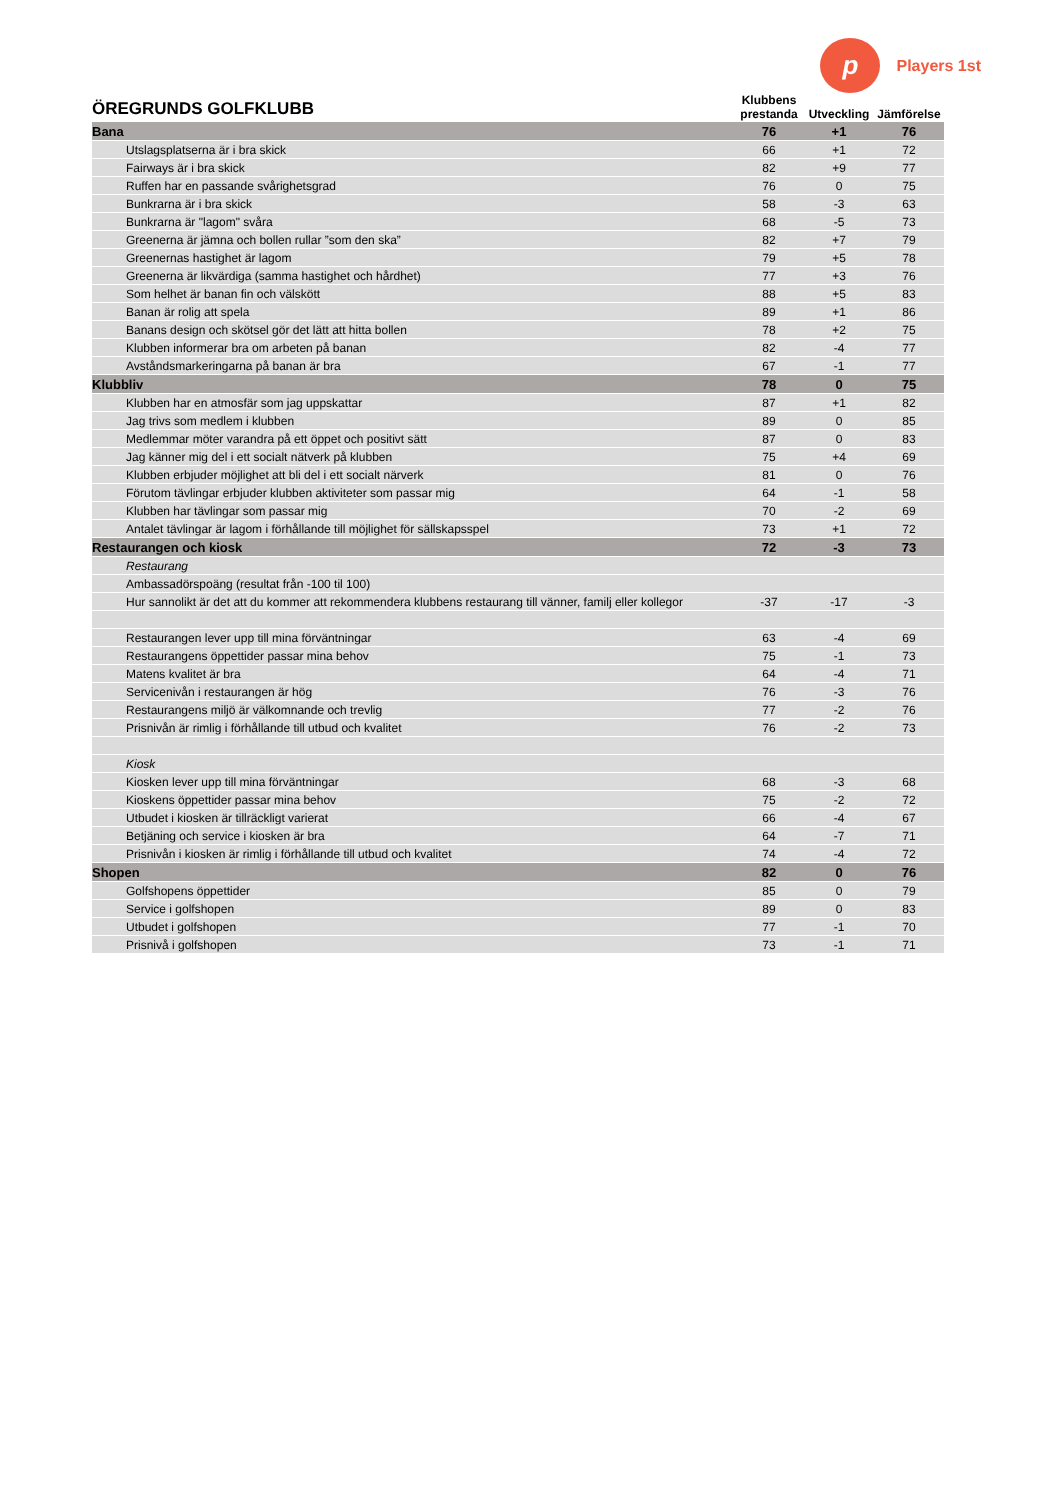p
Players 1st
| ÖREGRUNDS GOLFKLUBB | Klubbens prestanda | Utveckling | Jämförelse |
| --- | --- | --- | --- |
| Bana | 76 | +1 | 76 |
| Utslagsplatserna är i bra skick | 66 | +1 | 72 |
| Fairways är i bra skick | 82 | +9 | 77 |
| Ruffen har en passande svårighetsgrad | 76 | 0 | 75 |
| Bunkrarna är i bra skick | 58 | -3 | 63 |
| Bunkrarna är "lagom" svåra | 68 | -5 | 73 |
| Greenerna är jämna och bollen rullar ”som den ska” | 82 | +7 | 79 |
| Greenernas hastighet är lagom | 79 | +5 | 78 |
| Greenerna är likvärdiga (samma hastighet och hårdhet) | 77 | +3 | 76 |
| Som helhet är banan fin och välskött | 88 | +5 | 83 |
| Banan är rolig att spela | 89 | +1 | 86 |
| Banans design och skötsel gör det lätt att hitta bollen | 78 | +2 | 75 |
| Klubben informerar bra om arbeten på banan | 82 | -4 | 77 |
| Avståndsmarkeringarna på banan är bra | 67 | -1 | 77 |
| Klubbliv | 78 | 0 | 75 |
| Klubben har en atmosfär som jag uppskattar | 87 | +1 | 82 |
| Jag trivs som medlem i klubben | 89 | 0 | 85 |
| Medlemmar möter varandra på ett öppet och positivt sätt | 87 | 0 | 83 |
| Jag känner mig del i ett socialt nätverk på klubben | 75 | +4 | 69 |
| Klubben erbjuder möjlighet att bli del i ett socialt närverk | 81 | 0 | 76 |
| Förutom tävlingar erbjuder klubben aktiviteter som passar mig | 64 | -1 | 58 |
| Klubben har tävlingar som passar mig | 70 | -2 | 69 |
| Antalet tävlingar är lagom i förhållande till möjlighet för sällskapsspel | 73 | +1 | 72 |
| Restaurangen och kiosk | 72 | -3 | 73 |
| Restaurang | | | |
| Ambassadörspoäng (resultat från -100 til 100) | | | |
| Hur sannolikt är det att du kommer att rekommendera klubbens restaurang till vänner, familj eller kollegor | -37 | -17 | -3 |
| Restaurangen lever upp till mina förväntningar | 63 | -4 | 69 |
| Restaurangens öppettider passar mina behov | 75 | -1 | 73 |
| Matens kvalitet är bra | 64 | -4 | 71 |
| Servicenivån i restaurangen är hög | 76 | -3 | 76 |
| Restaurangens miljö är välkomnande och trevlig | 77 | -2 | 76 |
| Prisnivån är rimlig i förhållande till utbud och kvalitet | 76 | -2 | 73 |
| Kiosk | | | |
| Kiosken lever upp till mina förväntningar | 68 | -3 | 68 |
| Kioskens öppettider passar mina behov | 75 | -2 | 72 |
| Utbudet i kiosken är tillräckligt varierat | 66 | -4 | 67 |
| Betjäning och service i kiosken är bra | 64 | -7 | 71 |
| Prisnivån i kiosken är rimlig i förhållande till utbud och kvalitet | 74 | -4 | 72 |
| Shopen | 82 | 0 | 76 |
| Golfshopens öppettider | 85 | 0 | 79 |
| Service i golfshopen | 89 | 0 | 83 |
| Utbudet i golfshopen | 77 | -1 | 70 |
| Prisnivå i golfshopen | 73 | -1 | 71 |